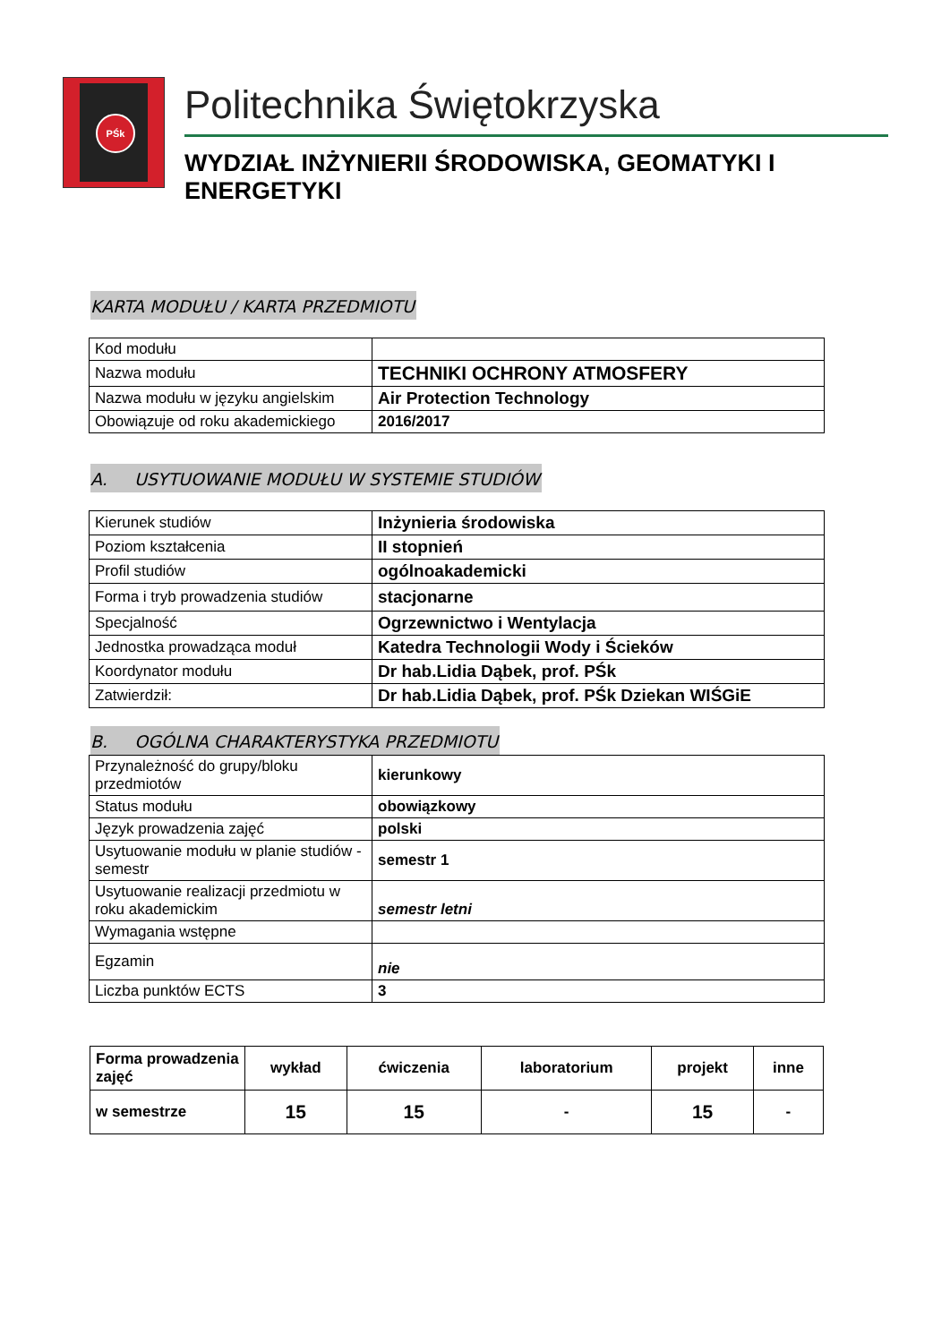PŚk
Politechnika Świętokrzyska
WYDZIAŁ INŻYNIERII ŚRODOWISKA, GEOMATYKI I ENERGETYKI
KARTA MODUŁU / KARTA PRZEDMIOTU
| Kod modułu | |
| Nazwa modułu | TECHNIKI OCHRONY ATMOSFERY |
| Nazwa modułu w języku angielskim | Air Protection Technology |
| Obowiązuje od roku akademickiego | 2016/2017 |
A. USYTUOWANIE MODUŁU W SYSTEMIE STUDIÓW
| Kierunek studiów | Inżynieria środowiska |
| Poziom kształcenia | II stopnień |
| Profil studiów | ogólnoakademicki |
| Forma i tryb prowadzenia studiów | stacjonarne |
| Specjalność | Ogrzewnictwo i Wentylacja |
| Jednostka prowadząca moduł | Katedra Technologii Wody i Ścieków |
| Koordynator modułu | Dr hab.Lidia Dąbek, prof. PŚk |
| Zatwierdził: | Dr hab.Lidia Dąbek, prof. PŚk Dziekan WIŚGiE |
B. OGÓLNA CHARAKTERYSTYKA PRZEDMIOTU
| Przynależność do grupy/bloku przedmiotów | kierunkowy |
| Status modułu | obowiązkowy |
| Język prowadzenia zajęć | polski |
| Usytuowanie modułu w planie studiów - semestr | semestr 1 |
| Usytuowanie realizacji przedmiotu w roku akademickim | semestr letni |
| Wymagania wstępne | |
| Egzamin | nie |
| Liczba punktów ECTS | 3 |
| Forma prowadzenia zajęć | wykład | ćwiczenia | laboratorium | projekt | inne |
| --- | --- | --- | --- | --- | --- |
| w semestrze | 15 | 15 | - | 15 | - |